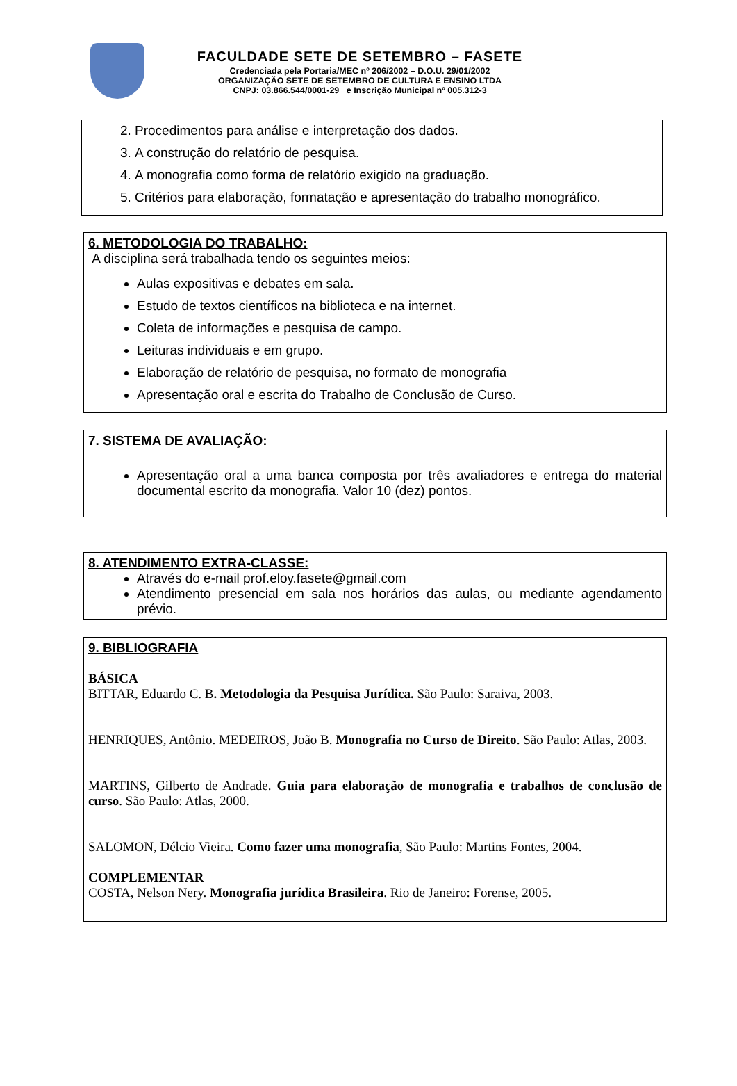FACULDADE SETE DE SETEMBRO – FASETE
Credenciada pela Portaria/MEC nº 206/2002 – D.O.U. 29/01/2002
ORGANIZAÇÃO SETE DE SETEMBRO DE CULTURA E ENSINO LTDA
CNPJ: 03.866.544/0001-29 e Inscrição Municipal nº 005.312-3
2. Procedimentos para análise e interpretação dos dados.
3. A construção do relatório de pesquisa.
4. A monografia como forma de relatório exigido na graduação.
5. Critérios para elaboração, formatação e apresentação do trabalho monográfico.
6. METODOLOGIA DO TRABALHO:
A disciplina será trabalhada tendo os seguintes meios:
Aulas expositivas e debates em sala.
Estudo de textos científicos na biblioteca e na internet.
Coleta de informações e pesquisa de campo.
Leituras individuais e em grupo.
Elaboração de relatório de pesquisa, no formato de monografia
Apresentação oral e escrita do Trabalho de Conclusão de Curso.
7. SISTEMA DE AVALIAÇÃO:
Apresentação oral a uma banca composta por três avaliadores e entrega do material documental escrito da monografia. Valor 10 (dez) pontos.
8. ATENDIMENTO EXTRA-CLASSE:
Através do e-mail prof.eloy.fasete@gmail.com
Atendimento presencial em sala nos horários das aulas, ou mediante agendamento prévio.
9. BIBLIOGRAFIA
BÁSICA
BITTAR, Eduardo C. B. Metodologia da Pesquisa Jurídica. São Paulo: Saraiva, 2003.
HENRIQUES, Antônio. MEDEIROS, João B. Monografia no Curso de Direito. São Paulo: Atlas, 2003.
MARTINS, Gilberto de Andrade. Guia para elaboração de monografia e trabalhos de conclusão de curso. São Paulo: Atlas, 2000.
SALOMON, Délcio Vieira. Como fazer uma monografia, São Paulo: Martins Fontes, 2004.
COMPLEMENTAR
COSTA, Nelson Nery. Monografia jurídica Brasileira. Rio de Janeiro: Forense, 2005.